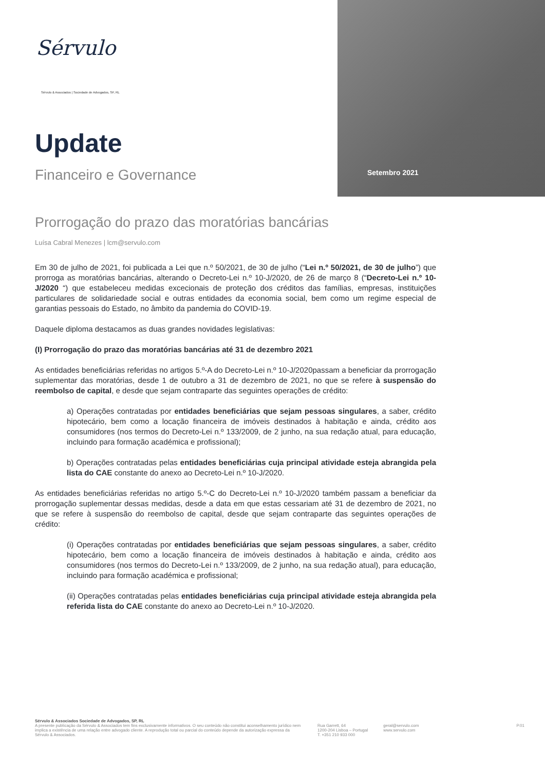Sérvulo
Sérvulo & Associados | Sociedade de Advogados, SP, RL
Update
Financeiro e Governance Setembro 2021
Prorrogação do prazo das moratórias bancárias
Luísa Cabral Menezes | lcm@servulo.com
Em 30 de julho de 2021, foi publicada a Lei que n.º 50/2021, de 30 de julho (“Lei n.º 50/2021, de 30 de julho”) que prorroga as moratórias bancárias, alterando o Decreto-Lei n.º 10-J/2020, de 26 de março 8 (“Decreto-Lei n.º 10-J/2020 “) que estabeleceu medidas excecionais de proteção dos créditos das famílias, empresas, instituições particulares de solidariedade social e outras entidades da economia social, bem como um regime especial de garantias pessoais do Estado, no âmbito da pandemia do COVID-19.
Daquele diploma destacamos as duas grandes novidades legislativas:
(I) Prorrogação do prazo das moratórias bancárias até 31 de dezembro 2021
As entidades beneficiárias referidas no artigos 5.º-A do Decreto-Lei n.º 10-J/2020passam a beneficiar da prorrogação suplementar das moratórias, desde 1 de outubro a 31 de dezembro de 2021, no que se refere à suspensão do reembolso de capital, e desde que sejam contraparte das seguintes operações de crédito:
a) Operações contratadas por entidades beneficiárias que sejam pessoas singulares, a saber, crédito hipotecário, bem como a locação financeira de imóveis destinados à habitação e ainda, crédito aos consumidores (nos termos do Decreto-Lei n.º 133/2009, de 2 junho, na sua redação atual, para educação, incluindo para formação académica e profissional);
b) Operações contratadas pelas entidades beneficiárias cuja principal atividade esteja abrangida pela lista do CAE constante do anexo ao Decreto-Lei n.º 10-J/2020.
As entidades beneficiárias referidas no artigo 5.º-C do Decreto-Lei n.º 10-J/2020 também passam a beneficiar da prorrogação suplementar dessas medidas, desde a data em que estas cessariam até 31 de dezembro de 2021, no que se refere à suspensão do reembolso de capital, desde que sejam contraparte das seguintes operações de crédito:
(i) Operações contratadas por entidades beneficiárias que sejam pessoas singulares, a saber, crédito hipotecário, bem como a locação financeira de imóveis destinados à habitação e ainda, crédito aos consumidores (nos termos do Decreto-Lei n.º 133/2009, de 2 junho, na sua redação atual), para educação, incluindo para formação académica e profissional;
(ii) Operações contratadas pelas entidades beneficiárias cuja principal atividade esteja abrangida pela referida lista do CAE constante do anexo ao Decreto-Lei n.º 10-J/2020.
Sérvulo & Associados Sociedade de Advogados, SP, RL
A presente publicação da Sérvulo & Associados tem fins exclusivamente informativos. O seu conteúdo não constitui aconselhamento jurídico nem implica a existência de uma relação entre advogado cliente. A reprodução total ou parcial do conteúdo depende da autorização expressa da Sérvulo & Associados.
Rua Garrett, 64
1200-204 Lisboa – Portugal
T. +351 210 933 000
geral@servulo.com
www.servulo.com
P.01